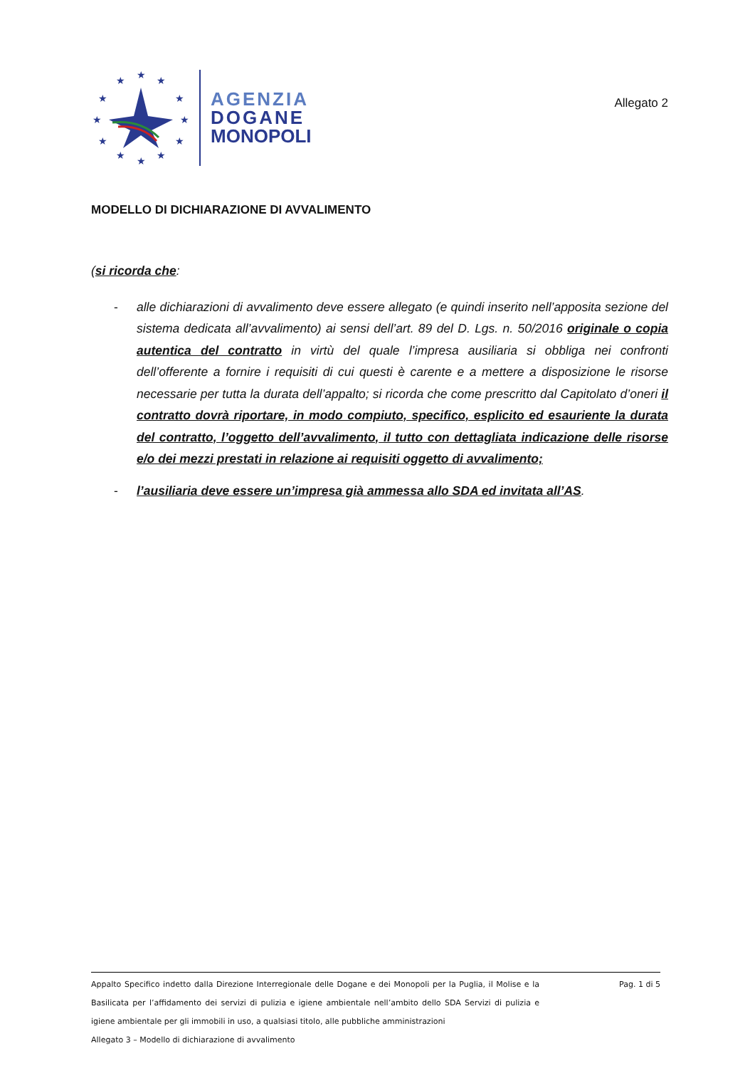★
★
★
★
★
★
★
★
★
★
★
★
AGENZIA
DOGANE
MONOPOLI
Allegato 2
MODELLO DI DICHIARAZIONE DI AVVALIMENTO
(si ricorda che:
- alle dichiarazioni di avvalimento deve essere allegato (e quindi inserito nell’apposita sezione del sistema dedicata all’avvalimento) ai sensi dell’art. 89 del D. Lgs. n. 50/2016 originale o copia autentica del contratto in virtù del quale l’impresa ausiliaria si obbliga nei confronti dell’offerente a fornire i requisiti di cui questi è carente e a mettere a disposizione le risorse necessarie per tutta la durata dell’appalto; si ricorda che come prescritto dal Capitolato d’oneri il contratto dovrà riportare, in modo compiuto, specifico, esplicito ed esauriente la durata del contratto, l’oggetto dell’avvalimento, il tutto con dettagliata indicazione delle risorse e/o dei mezzi prestati in relazione ai requisiti oggetto di avvalimento;
- l’ausiliaria deve essere un’impresa già ammessa allo SDA ed invitata all’AS.
Appalto Specifico indetto dalla Direzione Interregionale delle Dogane e dei Monopoli per la Puglia, il Molise e la Basilicata per l’affidamento dei servizi di pulizia e igiene ambientale nell’ambito dello SDA Servizi di pulizia e igiene ambientale per gli immobili in uso, a qualsiasi titolo, alle pubbliche amministrazioni
Allegato 3 – Modello di dichiarazione di avvalimento
Pag. 1 di 5